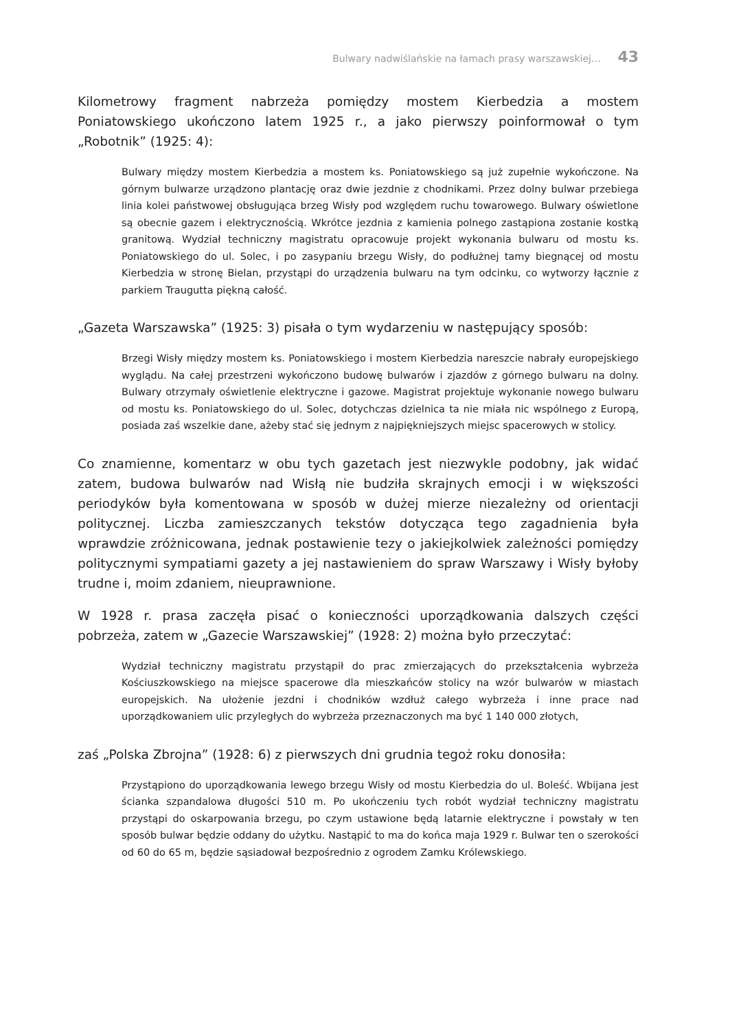Bulwary nadwiślańskie na łamach prasy warszawskiej… 43
Kilometrowy fragment nabrzeża pomiędzy mostem Kierbedzia a mostem Poniatowskiego ukończono latem 1925 r., a jako pierwszy poinformował o tym „Robotnik” (1925: 4):
Bulwary między mostem Kierbedzia a mostem ks. Poniatowskiego są już zupełnie wykończone. Na górnym bulwarze urządzono plantację oraz dwie jezdnie z chodnikami. Przez dolny bulwar przebiega linia kolei państwowej obsługująca brzeg Wisły pod względem ruchu towarowego. Bulwary oświetlone są obecnie gazem i elektrycznością. Wkrótce jezdnia z kamienia polnego zastąpiona zostanie kostką granitową. Wydział techniczny magistratu opracowuje projekt wykonania bulwaru od mostu ks. Poniatowskiego do ul. Solec, i po zasypaniu brzegu Wisły, do podłużnej tamy biegnącej od mostu Kierbedzia w stronę Bielan, przystąpi do urządzenia bulwaru na tym odcinku, co wytworzy łącznie z parkiem Traugutta piękną całość.
„Gazeta Warszawska” (1925: 3) pisała o tym wydarzeniu w następujący sposób:
Brzegi Wisły między mostem ks. Poniatowskiego i mostem Kierbedzia nareszcie nabrały europejskiego wyglądu. Na całej przestrzeni wykończono budowę bulwarów i zjazdów z górnego bulwaru na dolny. Bulwary otrzymały oświetlenie elektryczne i gazowe. Magistrat projektuje wykonanie nowego bulwaru od mostu ks. Poniatowskiego do ul. Solec, dotychczas dzielnica ta nie miała nic wspólnego z Europą, posiada zaś wszelkie dane, ażeby stać się jednym z najpiękniejszych miejsc spacerowych w stolicy.
Co znamienne, komentarz w obu tych gazetach jest niezwykle podobny, jak widać zatem, budowa bulwarów nad Wisłą nie budziła skrajnych emocji i w większości periodyków była komentowana w sposób w dużej mierze niezależny od orientacji politycznej. Liczba zamieszczanych tekstów dotycząca tego zagadnienia była wprawdzie zróżnicowana, jednak postawienie tezy o jakiejkolwiek zależności pomiędzy politycznymi sympatiami gazety a jej nastawieniem do spraw Warszawy i Wisły byłoby trudne i, moim zdaniem, nieuprawnione.
W 1928 r. prasa zaczęła pisać o konieczności uporządkowania dalszych części pobrzeża, zatem w „Gazecie Warszawskiej” (1928: 2) można było przeczytać:
Wydział techniczny magistratu przystąpił do prac zmierzających do przekształcenia wybrzeża Kościuszkowskiego na miejsce spacerowe dla mieszkańców stolicy na wzór bulwarów w miastach europejskich. Na ułożenie jezdni i chodników wzdłuż całego wybrzeża i inne prace nad uporządkowaniem ulic przyległych do wybrzeża przeznaczonych ma być 1 140 000 złotych,
zaś „Polska Zbrojna” (1928: 6) z pierwszych dni grudnia tegoż roku donosiła:
Przystąpiono do uporządkowania lewego brzegu Wisły od mostu Kierbedzia do ul. Boleść. Wbijana jest ścianka szpandalowa długości 510 m. Po ukończeniu tych robót wydział techniczny magistratu przystąpi do oskarpowania brzegu, po czym ustawione będą latarnie elektryczne i powstały w ten sposób bulwar będzie oddany do użytku. Nastąpić to ma do końca maja 1929 r. Bulwar ten o szerokości od 60 do 65 m, będzie sąsiadował bezpośrednio z ogrodem Zamku Królewskiego.